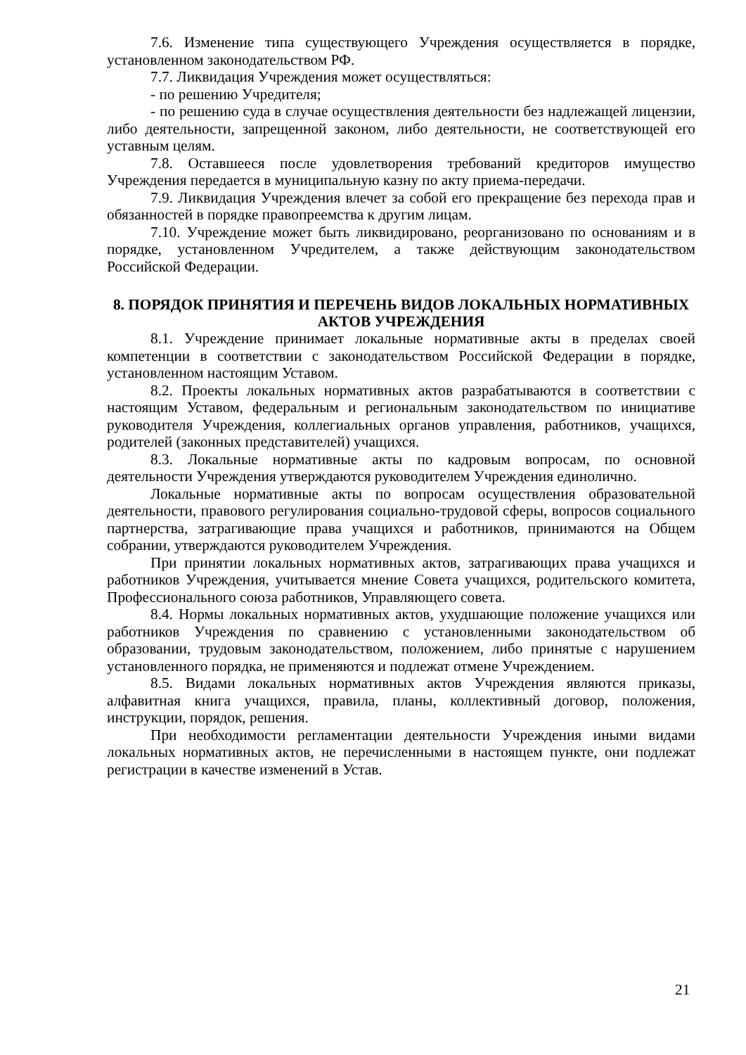7.6. Изменение типа существующего Учреждения осуществляется в порядке, установленном законодательством РФ.
7.7. Ликвидация Учреждения может осуществляться:
- по решению Учредителя;
- по решению суда в случае осуществления деятельности без надлежащей лицензии, либо деятельности, запрещенной законом, либо деятельности, не соответствующей его уставным целям.
7.8. Оставшееся после удовлетворения требований кредиторов имущество Учреждения передается в муниципальную казну по акту приема-передачи.
7.9. Ликвидация Учреждения влечет за собой его прекращение без перехода прав и обязанностей в порядке правопреемства к другим лицам.
7.10. Учреждение может быть ликвидировано, реорганизовано по основаниям и в порядке, установленном Учредителем, а также действующим законодательством Российской Федерации.
8. ПОРЯДОК ПРИНЯТИЯ И ПЕРЕЧЕНЬ ВИДОВ ЛОКАЛЬНЫХ НОРМАТИВНЫХ АКТОВ УЧРЕЖДЕНИЯ
8.1. Учреждение принимает локальные нормативные акты в пределах своей компетенции в соответствии с законодательством Российской Федерации в порядке, установленном настоящим Уставом.
8.2. Проекты локальных нормативных актов разрабатываются в соответствии с настоящим Уставом, федеральным и региональным законодательством по инициативе руководителя Учреждения, коллегиальных органов управления, работников, учащихся, родителей (законных представителей) учащихся.
8.3. Локальные нормативные акты по кадровым вопросам, по основной деятельности Учреждения утверждаются руководителем Учреждения единолично.
Локальные нормативные акты по вопросам осуществления образовательной деятельности, правового регулирования социально-трудовой сферы, вопросов социального партнерства, затрагивающие права учащихся и работников, принимаются на Общем собрании, утверждаются руководителем Учреждения.
При принятии локальных нормативных актов, затрагивающих права учащихся и работников Учреждения, учитывается мнение Совета учащихся, родительского комитета, Профессионального союза работников, Управляющего совета.
8.4. Нормы локальных нормативных актов, ухудшающие положение учащихся или работников Учреждения по сравнению с установленными законодательством об образовании, трудовым законодательством, положением, либо принятые с нарушением установленного порядка, не применяются и подлежат отмене Учреждением.
8.5. Видами локальных нормативных актов Учреждения являются приказы, алфавитная книга учащихся, правила, планы, коллективный договор, положения, инструкции, порядок, решения.
При необходимости регламентации деятельности Учреждения иными видами локальных нормативных актов, не перечисленными в настоящем пункте, они подлежат регистрации в качестве изменений в Устав.
21